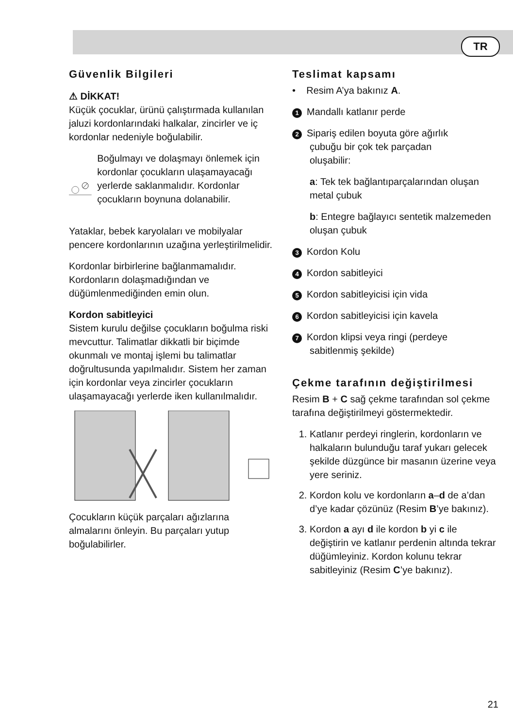TR
Güvenlik Bilgileri
⚠ DİKKAT!
Küçük çocuklar, ürünü çalıştırmada kullanılan jaluzi kordonlarındaki halkalar, zincirler ve iç kordonlar nedeniyle boğulabilir.
Boğulmayı ve dolaşmayı önlemek için kordonlar çocukların ulaşamayacağı yerlerde saklanmalıdır. Kordonlar çocukların boynuna dolanabilir.
Yataklar, bebek karyolaları ve mobilyalar pencere kordonlarının uzağına yerleştirilmelidir.
Kordonlar birbirlerine bağlanmamalıdır. Kordonların dolaşmadığından ve düğümlenmediğinden emin olun.
Kordon sabitleyici
Sistem kurulu değilse çocukların boğulma riski mevcuttur. Talimatlar dikkatli bir biçimde okunmalı ve montaj işlemi bu talimatlar doğrultusunda yapılmalıdır. Sistem her zaman için kordonlar veya zincirler çocukların ulaşamayacağı yerlerde iken kullanılmalıdır.
Çocukların küçük parçaları ağızlarına almalarını önleyin. Bu parçaları yutup boğulabilirler.
Teslimat kapsamı
• Resim A’ya bakınız A.
1 Mandallı katlanır perde
2 Sipariş edilen boyuta göre ağırlık
çubuğu bir çok tek parçadan
oluşabilir:
a: Tek tek bağlantıparçalarından oluşan metal çubuk
b: Entegre bağlayıcı sentetik malzemeden oluşan çubuk
3 Kordon Kolu
4 Kordon sabitleyici
5 Kordon sabitleyicisi için vida
6 Kordon sabitleyicisi için kavela
7 Kordon klipsi veya ringi (perdeye
sabitlenmiş şekilde)
Çekme tarafının değiştirilmesi
Resim B + C sağ çekme tarafından sol çekme tarafına değiştirilmeyi göstermektedir.
1. Katlanır perdeyi ringlerin, kordonların ve halkaların bulunduğu taraf yukarı gelecek şekilde düzgünce bir masanın üzerine veya yere seriniz.
2. Kordon kolu ve kordonların a–d de a’dan d’ye kadar çözünüz (Resim B’ye bakınız).
3. Kordon a ayı d ile kordon b yi c ile değiştirin ve katlanır perdenin altında tekrar düğümleyiniz. Kordon kolunu tekrar sabitleyiniz (Resim C’ye bakınız).
21